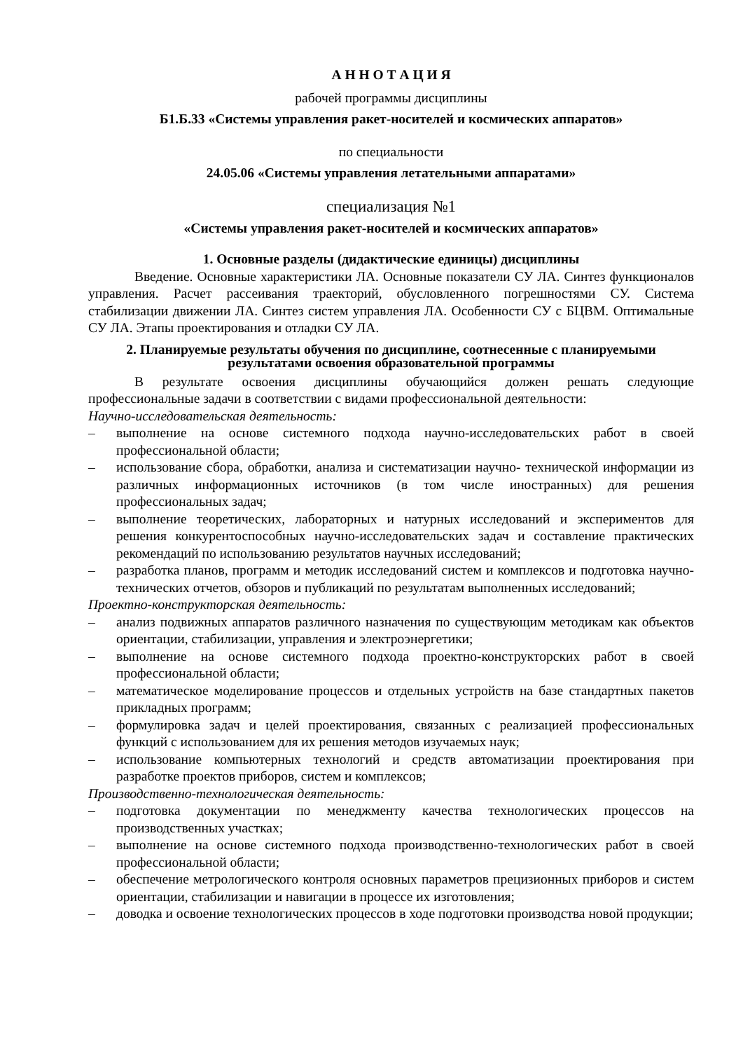А Н Н О Т А Ц И Я
рабочей программы дисциплины
Б1.Б.33 «Системы управления ракет-носителей и космических аппаратов»
по специальности
24.05.06 «Системы управления летательными аппаратами»
специализация №1
«Системы управления ракет-носителей и космических аппаратов»
1. Основные разделы (дидактические единицы) дисциплины
Введение. Основные характеристики ЛА. Основные показатели СУ ЛА. Синтез функционалов управления. Расчет рассеивания траекторий, обусловленного погрешностями СУ. Система стабилизации движении ЛА. Синтез систем управления ЛА. Особенности СУ с БЦВМ. Оптимальные СУ ЛА. Этапы проектирования и отладки СУ ЛА.
2. Планируемые результаты обучения по дисциплине, соотнесенные с планируемыми результатами освоения образовательной программы
В результате освоения дисциплины обучающийся должен решать следующие профессиональные задачи в соответствии с видами профессиональной деятельности:
Научно-исследовательская деятельность:
– выполнение на основе системного подхода научно-исследовательских работ в своей профессиональной области;
– использование сбора, обработки, анализа и систематизации научно- технической информации из различных информационных источников (в том числе иностранных) для решения профессиональных задач;
– выполнение теоретических, лабораторных и натурных исследований и экспериментов для решения конкурентоспособных научно-исследовательских задач и составление практических рекомендаций по использованию результатов научных исследований;
– разработка планов, программ и методик исследований систем и комплексов и подготовка научно-технических отчетов, обзоров и публикаций по результатам выполненных исследований;
Проектно-конструкторская деятельность:
– анализ подвижных аппаратов различного назначения по существующим методикам как объектов ориентации, стабилизации, управления и электроэнергетики;
– выполнение на основе системного подхода проектно-конструкторских работ в своей профессиональной области;
– математическое моделирование процессов и отдельных устройств на базе стандартных пакетов прикладных программ;
– формулировка задач и целей проектирования, связанных с реализацией профессиональных функций с использованием для их решения методов изучаемых наук;
– использование компьютерных технологий и средств автоматизации проектирования при разработке проектов приборов, систем и комплексов;
Производственно-технологическая деятельность:
– подготовка документации по менеджменту качества технологических процессов на производственных участках;
– выполнение на основе системного подхода производственно-технологических работ в своей профессиональной области;
– обеспечение метрологического контроля основных параметров прецизионных приборов и систем ориентации, стабилизации и навигации в процессе их изготовления;
– доводка и освоение технологических процессов в ходе подготовки производства новой продукции;